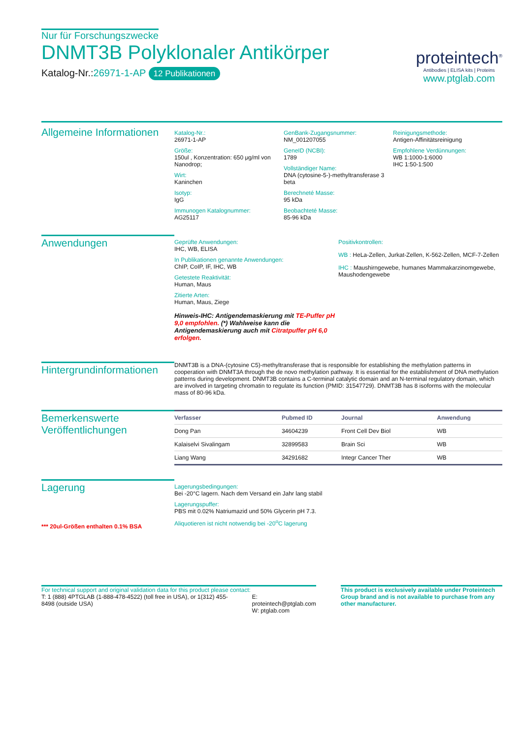Nur für Forschungszwecke
DNMT3B Polyklonaler Antikörper
Katalog-Nr.:26971-1-AP 12 Publikationen
proteintech<sup>®</sup>
Antibodies | ELISA kits | Proteins
www.ptglab.com
Allgemeine Informationen
Katalog-Nr.:
26971-1-AP
Größe:
150ul , Konzentration: 650 μg/ml von Nanodrop;
Wirt:
Kaninchen
Isotyp:
IgG
Immunogen Katalognummer:
AG25117
GenBank-Zugangsnummer:
NM_001207055
GeneID (NCBI):
1789
Vollständiger Name:
DNA (cytosine-5-)-methyltransferase 3 beta
Berechneté Masse:
95 kDa
Beobachteté Masse:
85-96 kDa
Reinigungsmethode:
Antigen-Affinitätsreinigung
Empfohlene Verdünnungen:
WB 1:1000-1:6000
IHC 1:50-1:500
Anwendungen
Geprüfte Anwendungen:
IHC, WB, ELISA
In Publikationen genannte Anwendungen:
ChIP, CoIP, IF, IHC, WB
Getestete Reaktivität:
Human, Maus
Zitierte Arten:
Human, Maus, Ziege
Hinweis-IHC: Antigendemaskierung mit TE-Puffer pH 9,0 empfohlen. (*) Wahlweise kann die Antigendemaskierung auch mit Citratpuffer pH 6,0 erfolgen.
Positivkontrollen:
WB : HeLa-Zellen, Jurkat-Zellen, K-562-Zellen, MCF-7-Zellen
IHC : Maushirngewebe, humanes Mammakarzinomgewebe, Maushodengewebe
Hintergrundinformationen
DNMT3B is a DNA-(cytosine C5)-methyltransferase that is responsible for establishing the methylation patterns in cooperation with DNMT3A through the de novo methylation pathway. It is essential for the establishment of DNA methylation patterns during development. DNMT3B contains a C-terminal catalytic domain and an N-terminal regulatory domain, which are involved in targeting chromatin to regulate its function (PMID: 31547729). DNMT3B has 8 isoforms with the molecular mass of 80-96 kDa.
Bemerkenswerte Veröffentlichungen
| Verfasser | Pubmed ID | Journal | Anwendung |
| --- | --- | --- | --- |
| Dong Pan | 34604239 | Front Cell Dev Biol | WB |
| Kalaiselvi Sivalingam | 32899583 | Brain Sci | WB |
| Liang Wang | 34291682 | Integr Cancer Ther | WB |
Lagerung
*** 20ul-Größen enthalten 0.1% BSA
Lagerungsbedingungen:
Bei -20°C lagern. Nach dem Versand ein Jahr lang stabil
Lagerungspuffer:
PBS mit 0.02% Natriumazid und 50% Glycerin pH 7.3.
Aliquotieren ist nicht notwendig bei -20<sup>o</sup>C lagerung
For technical support and original validation data for this product please contact:
T: 1 (888) 4PTGLAB (1-888-478-4522) (toll free in USA), or 1(312) 455-8498 (outside USA)
E: proteintech@ptglab.com
W: ptglab.com
This product is exclusively available under Proteintech Group brand and is not available to purchase from any other manufacturer.